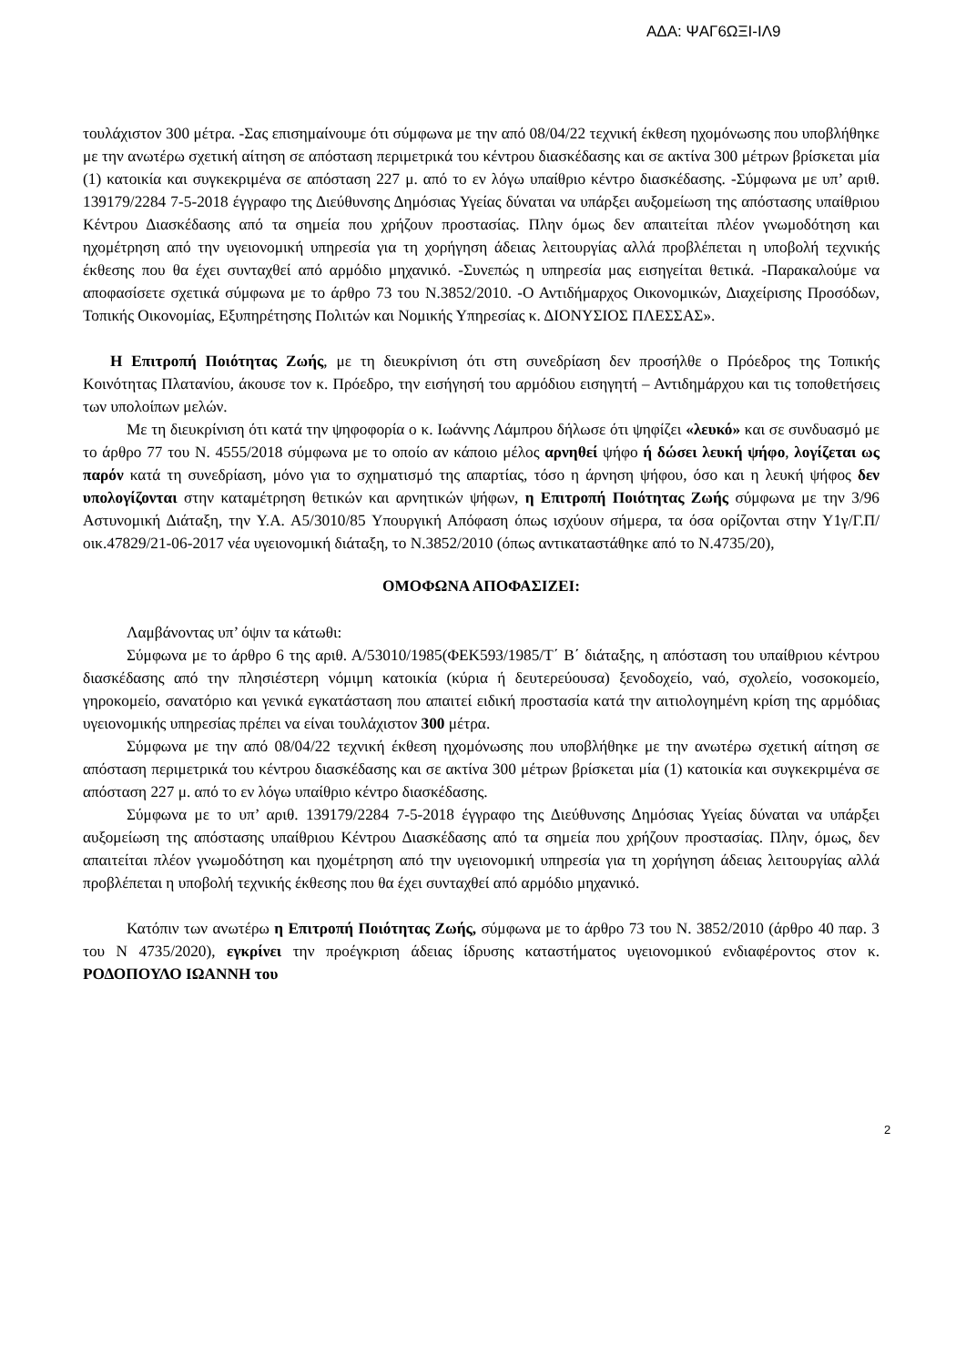ΑΔΑ: ΨΑΓ6ΩΞΙ-ΙΛ9
τουλάχιστον 300 μέτρα. -Σας επισημαίνουμε ότι σύμφωνα με την από 08/04/22 τεχνική έκθεση ηχομόνωσης που υποβλήθηκε με την ανωτέρω σχετική αίτηση σε απόσταση περιμετρικά του κέντρου διασκέδασης και σε ακτίνα 300 μέτρων βρίσκεται μία (1) κατοικία και συγκεκριμένα σε απόσταση 227 μ. από το εν λόγω υπαίθριο κέντρο διασκέδασης. -Σύμφωνα με υπ’ αριθ. 139179/2284 7-5-2018 έγγραφο της Διεύθυνσης Δημόσιας Υγείας δύναται να υπάρξει αυξομείωση της απόστασης υπαίθριου Κέντρου Διασκέδασης από τα σημεία που χρήζουν προστασίας. Πλην όμως δεν απαιτείται πλέον γνωμοδότηση και ηχομέτρηση από την υγειονομική υπηρεσία για τη χορήγηση άδειας λειτουργίας αλλά προβλέπεται η υποβολή τεχνικής έκθεσης που θα έχει συνταχθεί από αρμόδιο μηχανικό. -Συνεπώς η υπηρεσία μας εισηγείται θετικά. -Παρακαλούμε να αποφασίσετε σχετικά σύμφωνα με το άρθρο 73 του Ν.3852/2010. -Ο Αντιδήμαρχος Οικονομικών, Διαχείρισης Προσόδων, Τοπικής Οικονομίας, Εξυπηρέτησης Πολιτών και Νομικής Υπηρεσίας κ. ΔΙΟΝΥΣΙΟΣ ΠΛΕΣΣΑΣ».
Η Επιτροπή Ποιότητας Ζωής, με τη διευκρίνιση ότι στη συνεδρίαση δεν προσήλθε ο Πρόεδρος της Τοπικής Κοινότητας Πλατανίου, άκουσε τον κ. Πρόεδρο, την εισήγησή του αρμόδιου εισηγητή – Αντιδημάρχου και τις τοποθετήσεις των υπολοίπων μελών.
Με τη διευκρίνιση ότι κατά την ψηφοφορία ο κ. Ιωάννης Λάμπρου δήλωσε ότι ψηφίζει «λευκό» και σε συνδυασμό με το άρθρο 77 του Ν. 4555/2018 σύμφωνα με το οποίο αν κάποιο μέλος αρνηθεί ψήφο ή δώσει λευκή ψήφο, λογίζεται ως παρόν κατά τη συνεδρίαση, μόνο για το σχηματισμό της απαρτίας, τόσο η άρνηση ψήφου, όσο και η λευκή ψήφος δεν υπολογίζονται στην καταμέτρηση θετικών και αρνητικών ψήφων, η Επιτροπή Ποιότητας Ζωής σύμφωνα με την 3/96 Αστυνομική Διάταξη, την Υ.Α. Α5/3010/85 Υπουργική Απόφαση όπως ισχύουν σήμερα, τα όσα ορίζονται στην Υ1γ/Γ.Π/οικ.47829/21-06-2017 νέα υγειονομική διάταξη, το Ν.3852/2010 (όπως αντικαταστάθηκε από το Ν.4735/20),
ΟΜΟΦΩΝΑ ΑΠΟΦΑΣΙΖΕΙ:
Λαμβάνοντας υπ’ όψιν τα κάτωθι:
Σύμφωνα με το άρθρο 6 της αριθ. Α/53010/1985(ΦΕΚ593/1985/Τ΄ Β΄ διάταξης, η απόσταση του υπαίθριου κέντρου διασκέδασης από την πλησιέστερη νόμιμη κατοικία (κύρια ή δευτερεύουσα) ξενοδοχείο, ναό, σχολείο, νοσοκομείο, γηροκομείο, σανατόριο και γενικά εγκατάσταση που απαιτεί ειδική προστασία κατά την αιτιολογημένη κρίση της αρμόδιας υγειονομικής υπηρεσίας πρέπει να είναι τουλάχιστον 300 μέτρα.
Σύμφωνα με την από 08/04/22 τεχνική έκθεση ηχομόνωσης που υποβλήθηκε με την ανωτέρω σχετική αίτηση σε απόσταση περιμετρικά του κέντρου διασκέδασης και σε ακτίνα 300 μέτρων βρίσκεται μία (1) κατοικία και συγκεκριμένα σε απόσταση 227 μ. από το εν λόγω υπαίθριο κέντρο διασκέδασης.
Σύμφωνα με το υπ’ αριθ. 139179/2284 7-5-2018 έγγραφο της Διεύθυνσης Δημόσιας Υγείας δύναται να υπάρξει αυξομείωση της απόστασης υπαίθριου Κέντρου Διασκέδασης από τα σημεία που χρήζουν προστασίας. Πλην, όμως, δεν απαιτείται πλέον γνωμοδότηση και ηχομέτρηση από την υγειονομική υπηρεσία για τη χορήγηση άδειας λειτουργίας αλλά προβλέπεται η υποβολή τεχνικής έκθεσης που θα έχει συνταχθεί από αρμόδιο μηχανικό.
Κατόπιν των ανωτέρω η Επιτροπή Ποιότητας Ζωής, σύμφωνα με το άρθρο 73 του Ν. 3852/2010 (άρθρο 40 παρ. 3 του Ν 4735/2020), εγκρίνει την προέγκριση άδειας ίδρυσης καταστήματος υγειονομικού ενδιαφέροντος στον κ. ΡΟΔΟΠΟΥΛΟ ΙΩΑΝΝΗ του
2